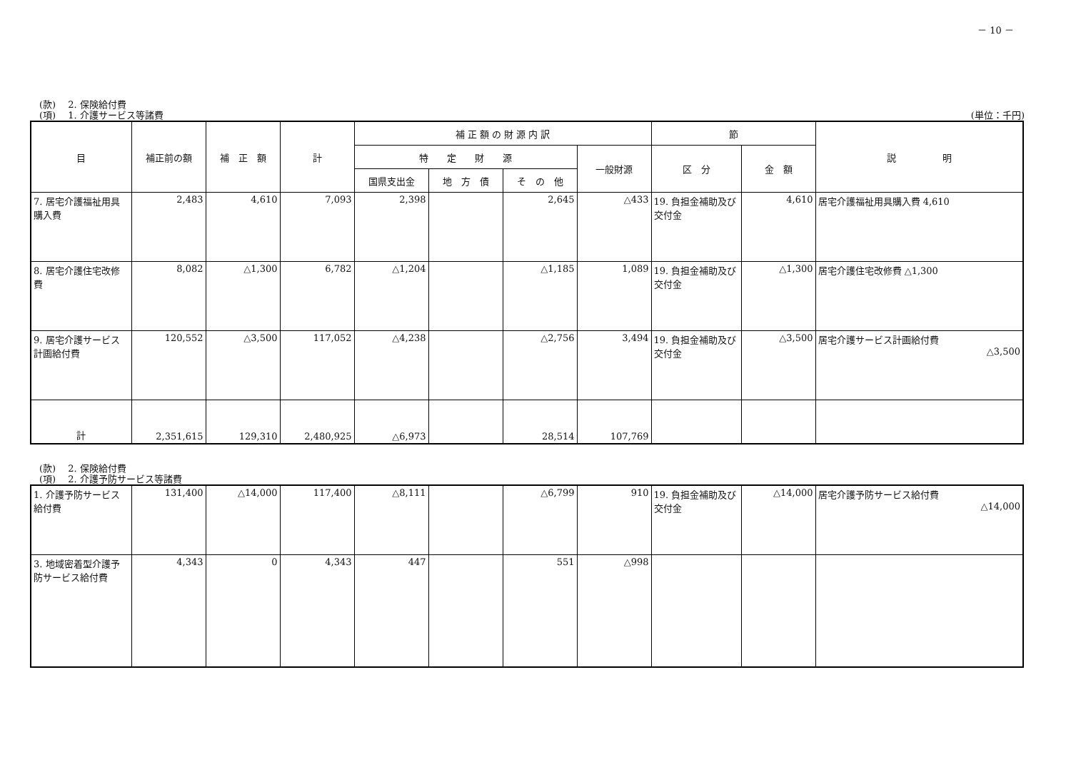－ 10 －
(款)　 2. 保険給付費
(項)　 1. 介護サービス等諸費 (単位：千円)
| 目 | 補正前の額 | 補 正 額 | 計 | 補 正 額 の 財 源 内 訳 | | | | 節 | | 説 明 |
| --- | --- | --- | --- | --- | --- | --- | --- | --- | --- | --- |
| | | | | 特 定 財 源 | | | 一般財源 | 区 分 | 金 額 | |
| | | | | 国県支出金 | 地 方 債 | そ の 他 | | | | |
| 7. 居宅介護福祉用具購入費 | 2,483 | 4,610 | 7,093 | 2,398 | | 2,645 | △433 | 19. 負担金補助及び交付金 | 4,610 | 居宅介護福祉用具購入費 4,610 |
| 8. 居宅介護住宅改修費 | 8,082 | △1,300 | 6,782 | △1,204 | | △1,185 | 1,089 | 19. 負担金補助及び交付金 | △1,300 | 居宅介護住宅改修費 △1,300 |
| 9. 居宅介護サービス計画給付費 | 120,552 | △3,500 | 117,052 | △4,238 | | △2,756 | 3,494 | 19. 負担金補助及び交付金 | △3,500 | 居宅介護サービス計画給付費 △3,500 |
| 計 | 2,351,615 | 129,310 | 2,480,925 | △6,973 | | 28,514 | 107,769 | | | |
(款)　 2. 保険給付費
(項)　 2. 介護予防サービス等諸費
| 1. 介護予防サービス給付費 | 131,400 | △14,000 | 117,400 | △8,111 | | △6,799 | 910 | 19. 負担金補助及び交付金 | △14,000 | 居宅介護予防サービス給付費 △14,000 |
| 3. 地域密着型介護予防サービス給付費 | 4,343 | 0 | 4,343 | 447 | | 551 | △998 | | | |